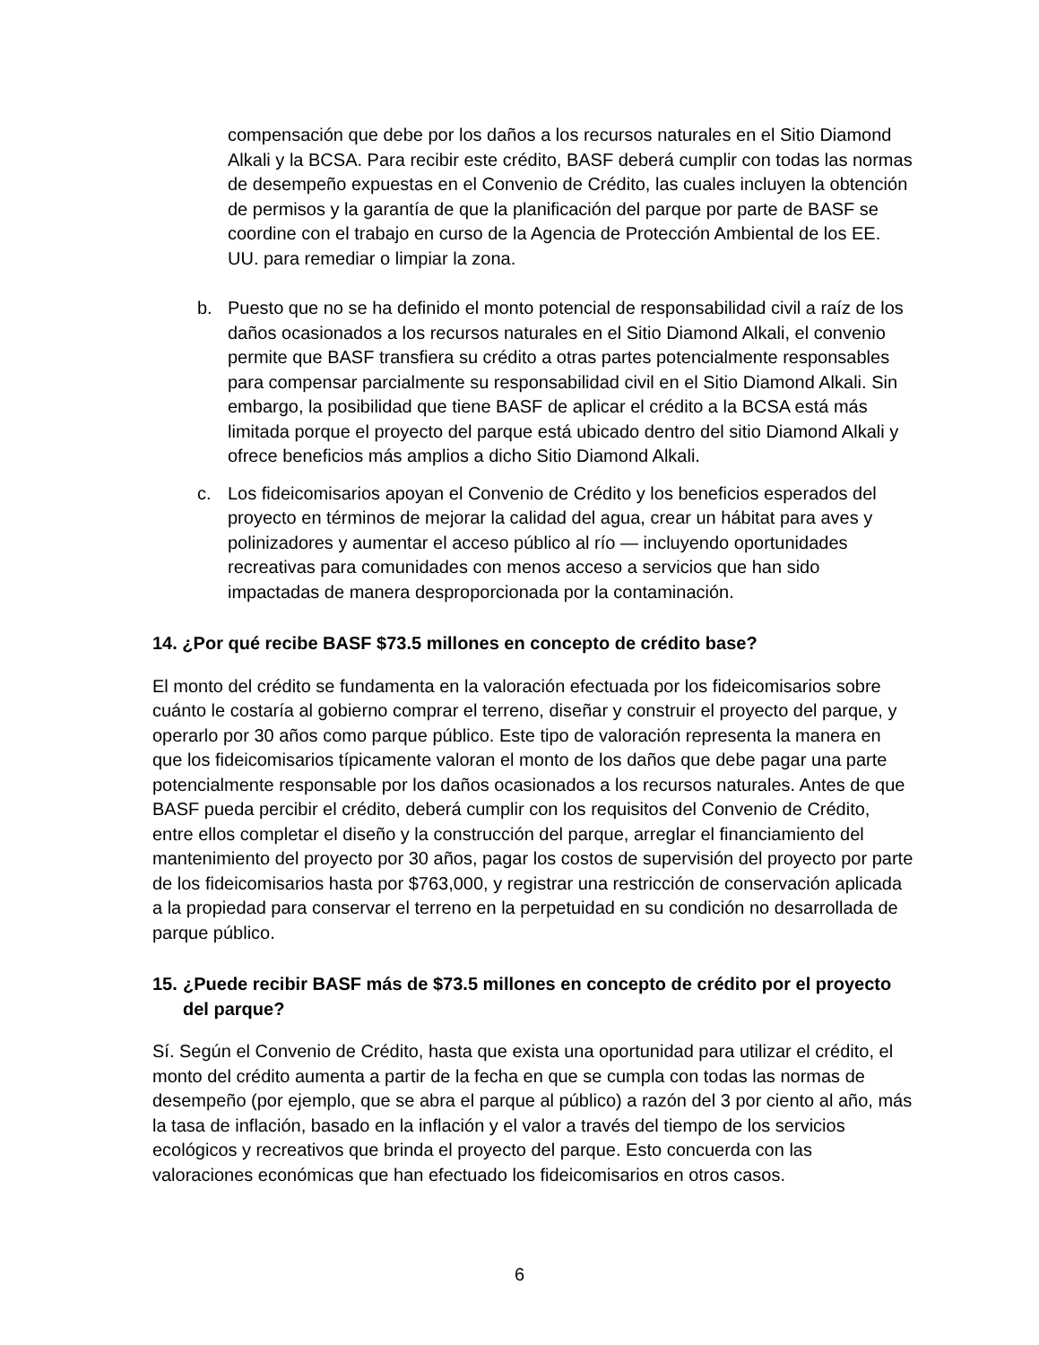compensación que debe por los daños a los recursos naturales en el Sitio Diamond Alkali y la BCSA. Para recibir este crédito, BASF deberá cumplir con todas las normas de desempeño expuestas en el Convenio de Crédito, las cuales incluyen la obtención de permisos y la garantía de que la planificación del parque por parte de BASF se coordine con el trabajo en curso de la Agencia de Protección Ambiental de los EE. UU. para remediar o limpiar la zona.
b. Puesto que no se ha definido el monto potencial de responsabilidad civil a raíz de los daños ocasionados a los recursos naturales en el Sitio Diamond Alkali, el convenio permite que BASF transfiera su crédito a otras partes potencialmente responsables para compensar parcialmente su responsabilidad civil en el Sitio Diamond Alkali. Sin embargo, la posibilidad que tiene BASF de aplicar el crédito a la BCSA está más limitada porque el proyecto del parque está ubicado dentro del sitio Diamond Alkali y ofrece beneficios más amplios a dicho Sitio Diamond Alkali.
c. Los fideicomisarios apoyan el Convenio de Crédito y los beneficios esperados del proyecto en términos de mejorar la calidad del agua, crear un hábitat para aves y polinizadores y aumentar el acceso público al río — incluyendo oportunidades recreativas para comunidades con menos acceso a servicios que han sido impactadas de manera desproporcionada por la contaminación.
14. ¿Por qué recibe BASF $73.5 millones en concepto de crédito base?
El monto del crédito se fundamenta en la valoración efectuada por los fideicomisarios sobre cuánto le costaría al gobierno comprar el terreno, diseñar y construir el proyecto del parque, y operarlo por 30 años como parque público. Este tipo de valoración representa la manera en que los fideicomisarios típicamente valoran el monto de los daños que debe pagar una parte potencialmente responsable por los daños ocasionados a los recursos naturales. Antes de que BASF pueda percibir el crédito, deberá cumplir con los requisitos del Convenio de Crédito, entre ellos completar el diseño y la construcción del parque, arreglar el financiamiento del mantenimiento del proyecto por 30 años, pagar los costos de supervisión del proyecto por parte de los fideicomisarios hasta por $763,000, y registrar una restricción de conservación aplicada a la propiedad para conservar el terreno en la perpetuidad en su condición no desarrollada de parque público.
15. ¿Puede recibir BASF más de $73.5 millones en concepto de crédito por el proyecto del parque?
Sí. Según el Convenio de Crédito, hasta que exista una oportunidad para utilizar el crédito, el monto del crédito aumenta a partir de la fecha en que se cumpla con todas las normas de desempeño (por ejemplo, que se abra el parque al público) a razón del 3 por ciento al año, más la tasa de inflación, basado en la inflación y el valor a través del tiempo de los servicios ecológicos y recreativos que brinda el proyecto del parque. Esto concuerda con las valoraciones económicas que han efectuado los fideicomisarios en otros casos.
6